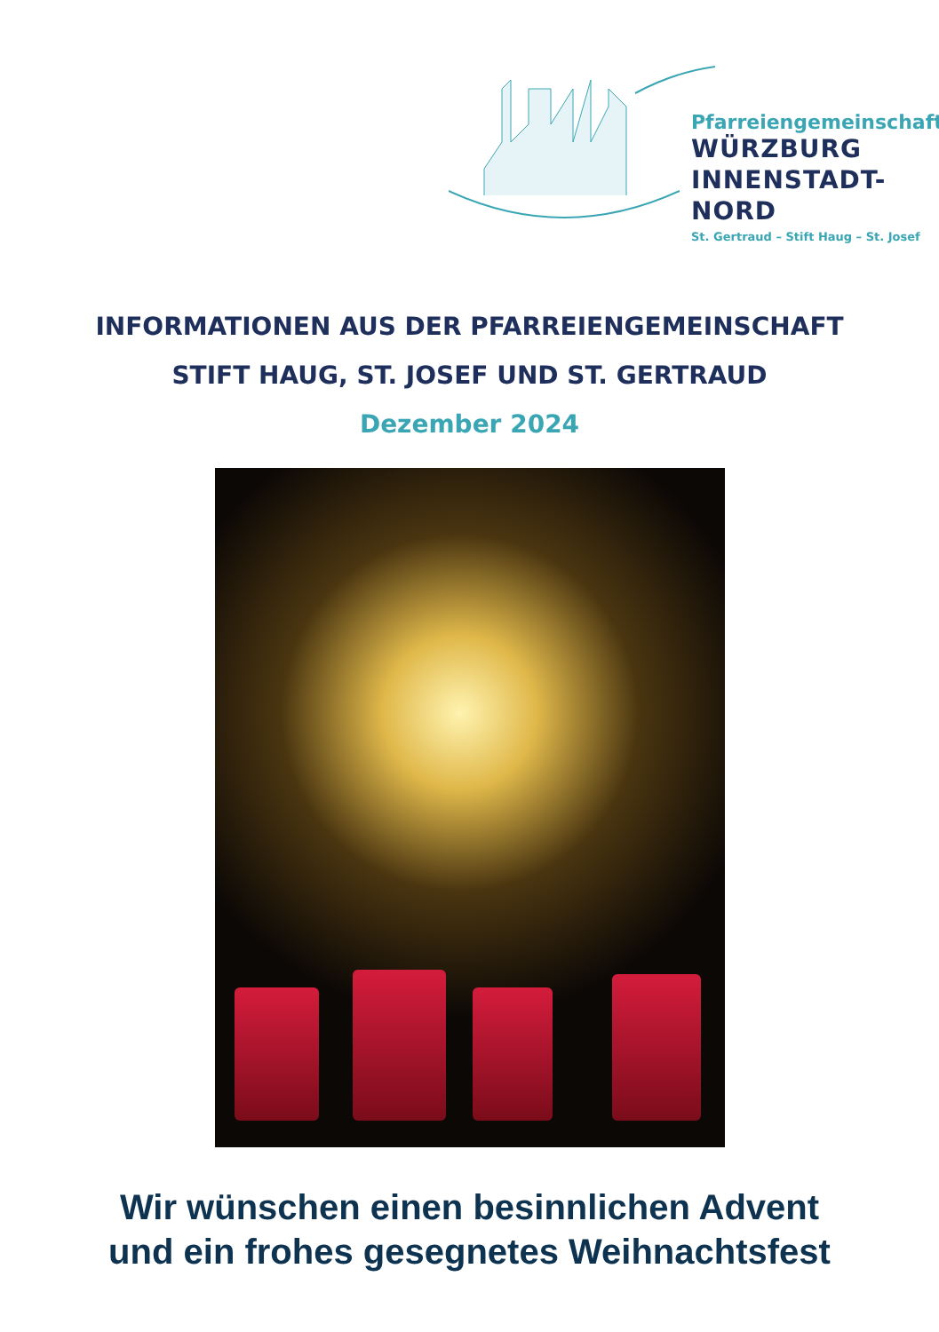Pfarreiengemeinschaft
WÜRZBURG
INNENSTADT-NORD
St. Gertraud – Stift Haug – St. Josef
INFORMATIONEN AUS DER PFARREIENGEMEINSCHAFT
STIFT HAUG, ST. JOSEF UND ST. GERTRAUD
Dezember 2024
Wir wünschen einen besinnlichen Advent
und ein frohes gesegnetes Weihnachtsfest